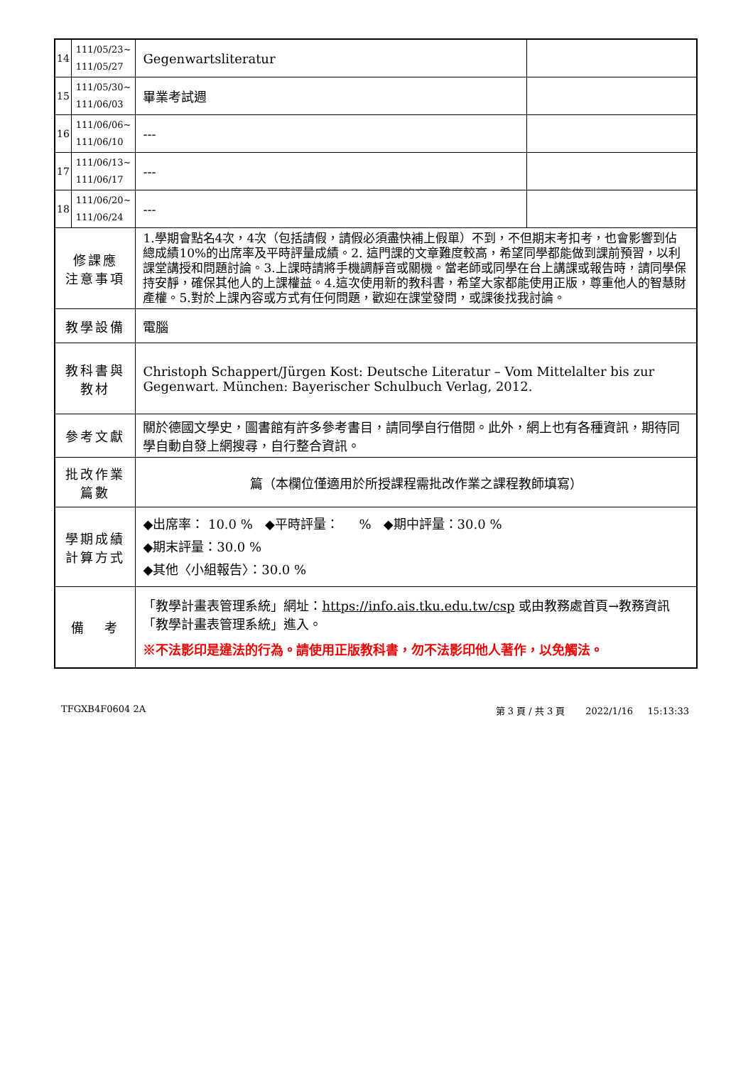| 14 | 111/05/23~ 111/05/27 | Gegenwartsliteratur | |
| 15 | 111/05/30~ 111/06/03 | 畢業考試週 | |
| 16 | 111/06/06~ 111/06/10 | --- | |
| 17 | 111/06/13~ 111/06/17 | --- | |
| 18 | 111/06/20~ 111/06/24 | --- | |
| 修課應 注意事項 | | 1.學期會點名4次，4次（包括請假，請假必須盡快補上假單）不到，不但期末考扣考，也會影響到佔總成績10%的出席率及平時評量成績。2. 這門課的文章難度較高，希望同學都能做到課前預習，以利課堂講授和問題討論。3.上課時請將手機調靜音或關機。當老師或同學在台上講課或報告時，請同學保持安靜，確保其他人的上課權益。4.這次使用新的教科書，希望大家都能使用正版，尊重他人的智慧財產權。5.對於上課內容或方式有任何問題，歡迎在課堂發問，或課後找我討論。 | |
| 教學設備 | | 電腦 | |
| 教科書與 教材 | | Christoph Schappert/Jürgen Kost: Deutsche Literatur – Vom Mittelalter bis zur Gegenwart. München: Bayerischer Schulbuch Verlag, 2012. | |
| 參考文獻 | | 關於德國文學史，圖書館有許多參考書目，請同學自行借閱。此外，網上也有各種資訊，期待同學自動自發上網搜尋，自行整合資訊。 | |
| 批改作業 篇數 | | 篇（本欄位僅適用於所授課程需批改作業之課程教師填寫） | |
| 學期成績 計算方式 | | ◆出席率： 10.0 % ◆平時評量： % ◆期中評量：30.0 % ◆期末評量：30.0 % ◆其他〈小組報告〉：30.0 % | |
| 備 考 | | 「教學計畫表管理系統」網址： https://info.ais.tku.edu.tw/csp 或由教務處首頁→教務資訊「教學計畫表管理系統」進入。 ※不法影印是違法的行為。請使用正版教科書，勿不法影印他人著作，以免觸法。 | |
TFGXB4F0604 2A 第 3 頁 / 共 3 頁 2022/1/16 15:13:33